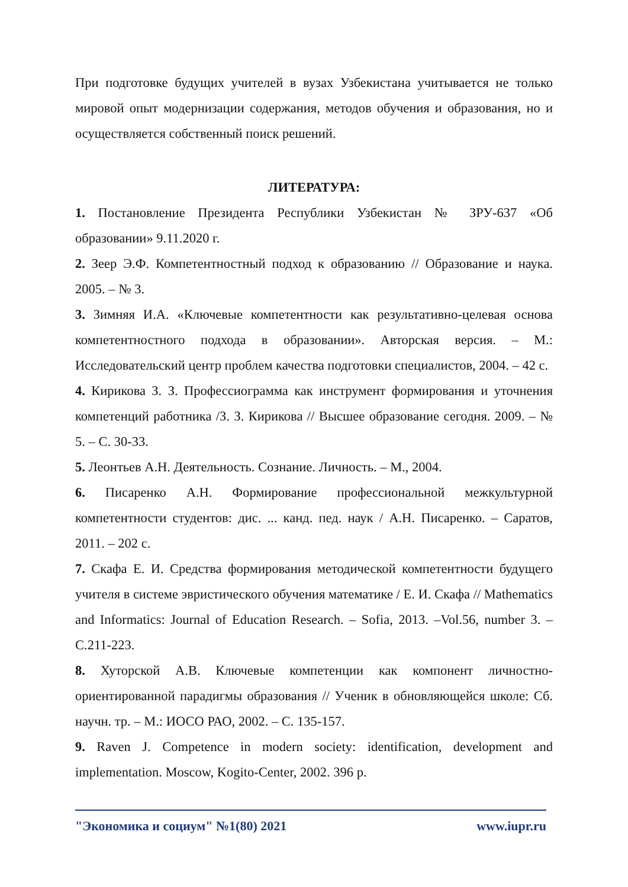При подготовке будущих учителей в вузах Узбекистана учитывается не только мировой опыт модернизации содержания, методов обучения и образования, но и осуществляется собственный поиск решений.
ЛИТЕРАТУРА:
1. Постановление Президента Республики Узбекистан № ЗРУ-637 «Об образовании» 9.11.2020 г.
2. Зеер Э.Ф. Компетентностный подход к образованию // Образование и наука. 2005. – № 3.
3. Зимняя И.А. «Ключевые компетентности как результативно-целевая основа компетентностного подхода в образовании». Авторская версия. – М.: Исследовательский центр проблем качества подготовки специалистов, 2004. – 42 с.
4. Кирикова З. З. Профессиограмма как инструмент формирования и уточнения компетенций работника /З. З. Кирикова // Высшее образование сегодня. 2009. – № 5. – С. 30-33.
5. Леонтьев А.Н. Деятельность. Сознание. Личность. – М., 2004.
6. Писаренко А.Н. Формирование профессиональной межкультурной компетентности студентов: дис. ... канд. пед. наук / А.Н. Писаренко. – Саратов, 2011. – 202 с.
7. Скафа Е. И. Средства формирования методической компетентности будущего учителя в системе эвристического обучения математике / Е. И. Скафа // Mathematics and Informatics: Journal of Education Research. – Sofia, 2013. –Vol.56, number 3. – С.211-223.
8. Хуторской А.В. Ключевые компетенции как компонент личностно-ориентированной парадигмы образования // Ученик в обновляющейся школе: Сб. научн. тр. – М.: ИОСО РАО, 2002. – С. 135-157.
9. Raven J. Competence in modern society: identification, development and implementation. Moscow, Kogito-Center, 2002. 396 p.
"Экономика и социум" №1(80) 2021 www.iupr.ru